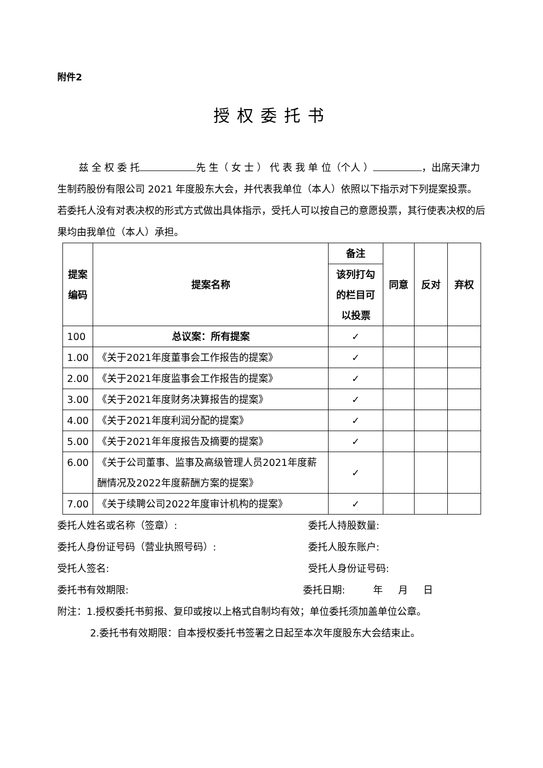附件2
授权委托书
兹 全 权 委 托 先 生（ 女 士 ） 代 表 我 单 位（个人 ） ，出席天津力生制药股份有限公司 2021 年度股东大会，并代表我单位（本人）依照以下指示对下列提案投票。若委托人没有对表决权的形式方式做出具体指示，受托人可以按自己的意愿投票，其行使表决权的后果均由我单位（本人）承担。
| 提案 编码 | 提案名称 | 备注 | 同意 | 反对 | 弃权 |
| --- | --- | --- | --- | --- | --- |
| | | 该列打勾 的栏目可 以投票 | | | |
| 100 | 总议案：所有提案 | ✓ | | | |
| 1.00 | 《关于2021年度董事会工作报告的提案》 | ✓ | | | |
| 2.00 | 《关于2021年度监事会工作报告的提案》 | ✓ | | | |
| 3.00 | 《关于2021年度财务决算报告的提案》 | ✓ | | | |
| 4.00 | 《关于2021年度利润分配的提案》 | ✓ | | | |
| 5.00 | 《关于2021年年度报告及摘要的提案》 | ✓ | | | |
| 6.00 | 《关于公司董事、监事及高级管理人员2021年度薪酬情况及2022年度薪酬方案的提案》 | ✓ | | | |
| 7.00 | 《关于续聘公司2022年度审计机构的提案》 | ✓ | | | |
委托人姓名或名称（签章）: 委托人持股数量:
委托人身份证号码（营业执照号码）: 委托人股东账户:
受托人签名: 受托人身份证号码:
委托书有效期限: 委托日期: 年 月 日
附注：1.授权委托书剪报、复印或按以上格式自制均有效；单位委托须加盖单位公章。
2.委托书有效期限：自本授权委托书签署之日起至本次年度股东大会结束止。